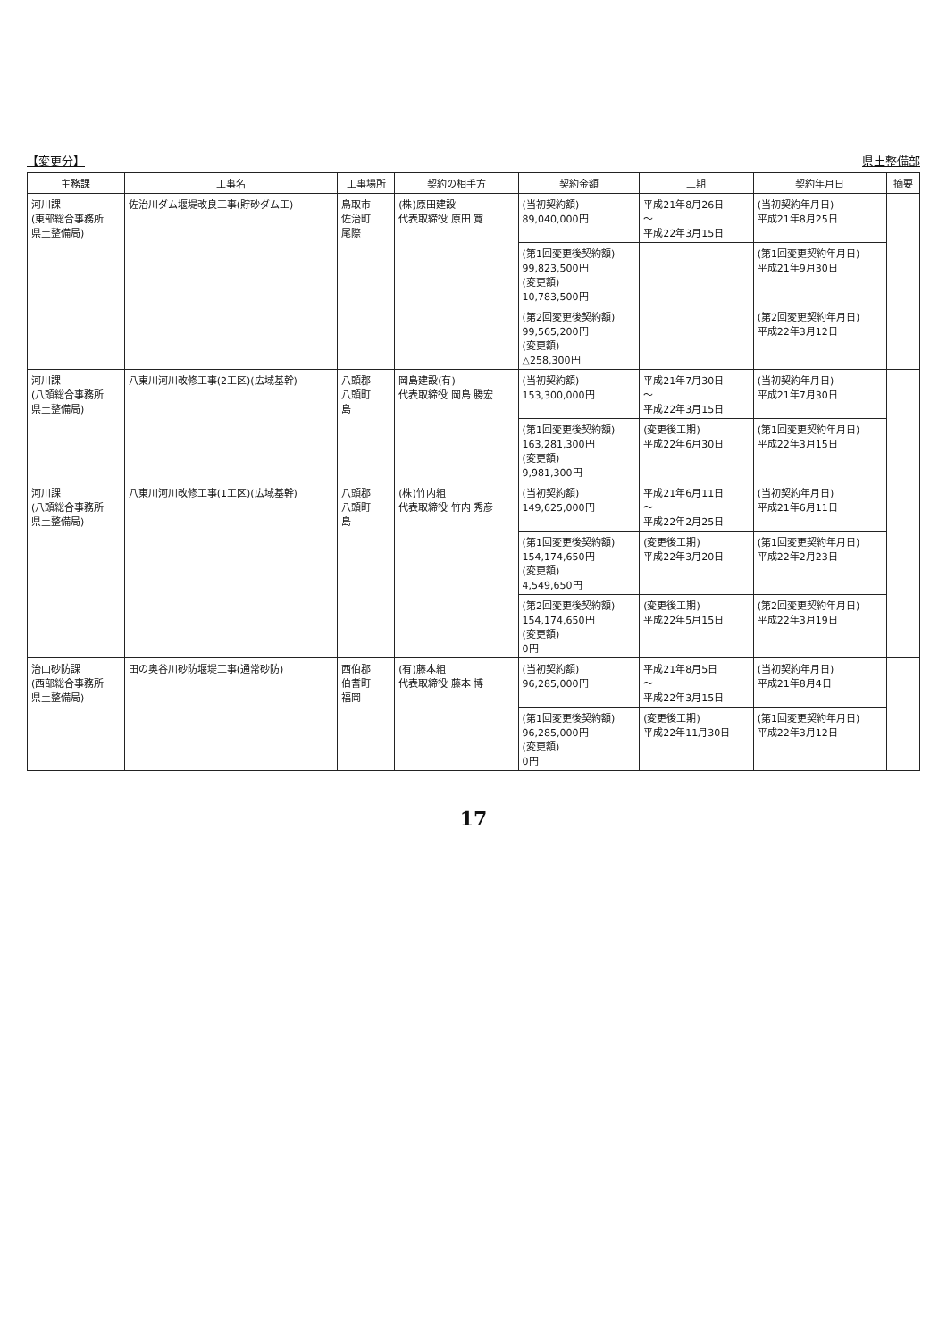【変更分】 県土整備部
| 主務課 | 工事名 | 工事場所 | 契約の相手方 | 契約金額 | 工期 | 契約年月日 | 摘要 |
| --- | --- | --- | --- | --- | --- | --- | --- |
| 河川課 (東部総合事務所 県土整備局) | 佐治川ダム堰堤改良工事(貯砂ダム工) | 鳥取市 佐治町 尾際 | (株)原田建設 代表取締役 原田 寛 | (当初契約額) 89,040,000円 | 平成21年8月26日 ～ 平成22年3月15日 | (当初契約年月日) 平成21年8月25日 | |
| | | | | (第1回変更後契約額) 99,823,500円 (変更額) 10,783,500円 | | (第1回変更契約年月日) 平成21年9月30日 | |
| | | | | (第2回変更後契約額) 99,565,200円 (変更額) △258,300円 | | (第2回変更契約年月日) 平成22年3月12日 | |
| 河川課 (八頭総合事務所 県土整備局) | 八東川河川改修工事(2工区)(広域基幹) | 八頭郡 八頭町 島 | 岡島建設(有) 代表取締役 岡島 勝宏 | (当初契約額) 153,300,000円 | 平成21年7月30日 ～ 平成22年3月15日 | (当初契約年月日) 平成21年7月30日 | |
| | | | | (第1回変更後契約額) 163,281,300円 (変更額) 9,981,300円 | (変更後工期) 平成22年6月30日 | (第1回変更契約年月日) 平成22年3月15日 | |
| 河川課 (八頭総合事務所 県土整備局) | 八東川河川改修工事(1工区)(広域基幹) | 八頭郡 八頭町 島 | (株)竹内組 代表取締役 竹内 秀彦 | (当初契約額) 149,625,000円 | 平成21年6月11日 ～ 平成22年2月25日 | (当初契約年月日) 平成21年6月11日 | |
| | | | | (第1回変更後契約額) 154,174,650円 (変更額) 4,549,650円 | (変更後工期) 平成22年3月20日 | (第1回変更契約年月日) 平成22年2月23日 | |
| | | | | (第2回変更後契約額) 154,174,650円 (変更額) 0円 | (変更後工期) 平成22年5月15日 | (第2回変更契約年月日) 平成22年3月19日 | |
| 治山砂防課 (西部総合事務所 県土整備局) | 田の奥谷川砂防堰堤工事(通常砂防) | 西伯郡 伯耆町 福岡 | (有)藤本組 代表取締役 藤本 博 | (当初契約額) 96,285,000円 | 平成21年8月5日 ～ 平成22年3月15日 | (当初契約年月日) 平成21年8月4日 | |
| | | | | (第1回変更後契約額) 96,285,000円 (変更額) 0円 | (変更後工期) 平成22年11月30日 | (第1回変更契約年月日) 平成22年3月12日 | |
17